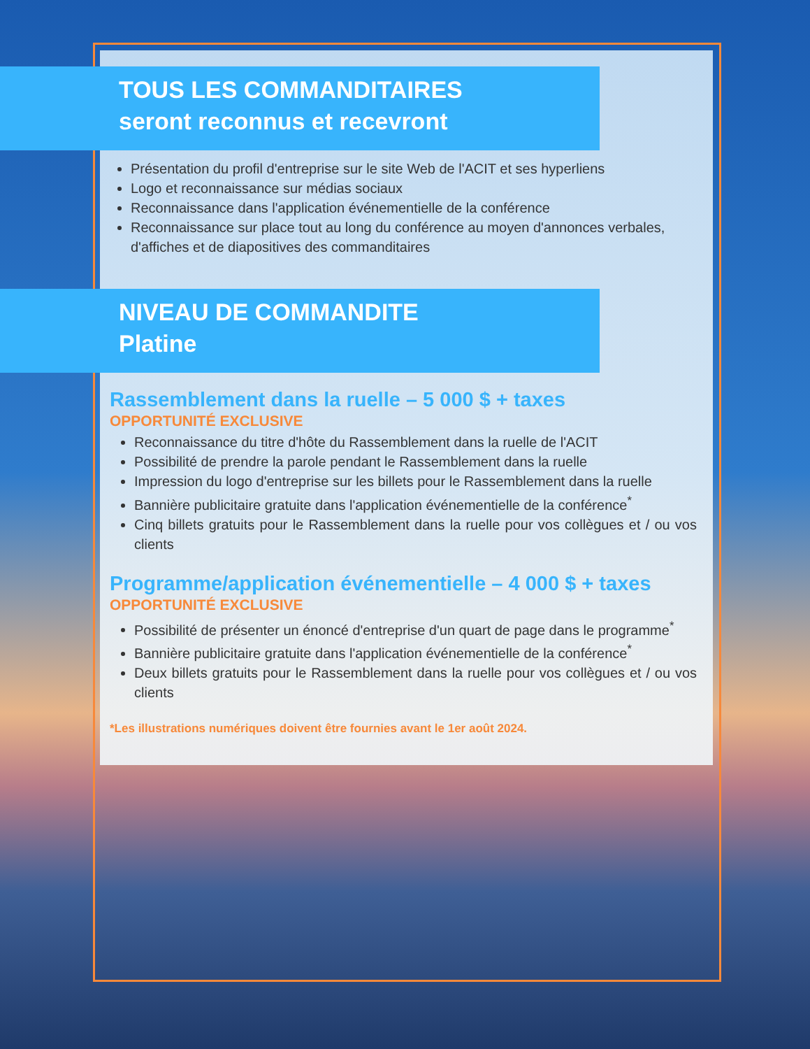TOUS LES COMMANDITAIRES
seront reconnus et recevront
Présentation du profil d'entreprise sur le site Web de l'ACIT et ses hyperliens
Logo et reconnaissance sur médias sociaux
Reconnaissance dans l'application événementielle de la conférence
Reconnaissance sur place tout au long du conférence au moyen d'annonces verbales, d'affiches et de diapositives des commanditaires
NIVEAU DE COMMANDITE
Platine
Rassemblement dans la ruelle – 5 000 $ + taxes
OPPORTUNITÉ EXCLUSIVE
Reconnaissance du titre d'hôte du Rassemblement dans la ruelle de l'ACIT
Possibilité de prendre la parole pendant le Rassemblement dans la ruelle
Impression du logo d'entreprise sur les billets pour le Rassemblement dans la ruelle
Bannière publicitaire gratuite dans l'application événementielle de la conférence<sup>*</sup>
Cinq billets gratuits pour le Rassemblement dans la ruelle pour vos collègues et / ou vos clients
Programme/application événementielle – 4 000 $ + taxes
OPPORTUNITÉ EXCLUSIVE
Possibilité de présenter un énoncé d'entreprise d'un quart de page dans le programme<sup>*</sup>
Bannière publicitaire gratuite dans l'application événementielle de la conférence<sup>*</sup>
Deux billets gratuits pour le Rassemblement dans la ruelle pour vos collègues et / ou vos clients
*Les illustrations numériques doivent être fournies avant le 1er août 2024.